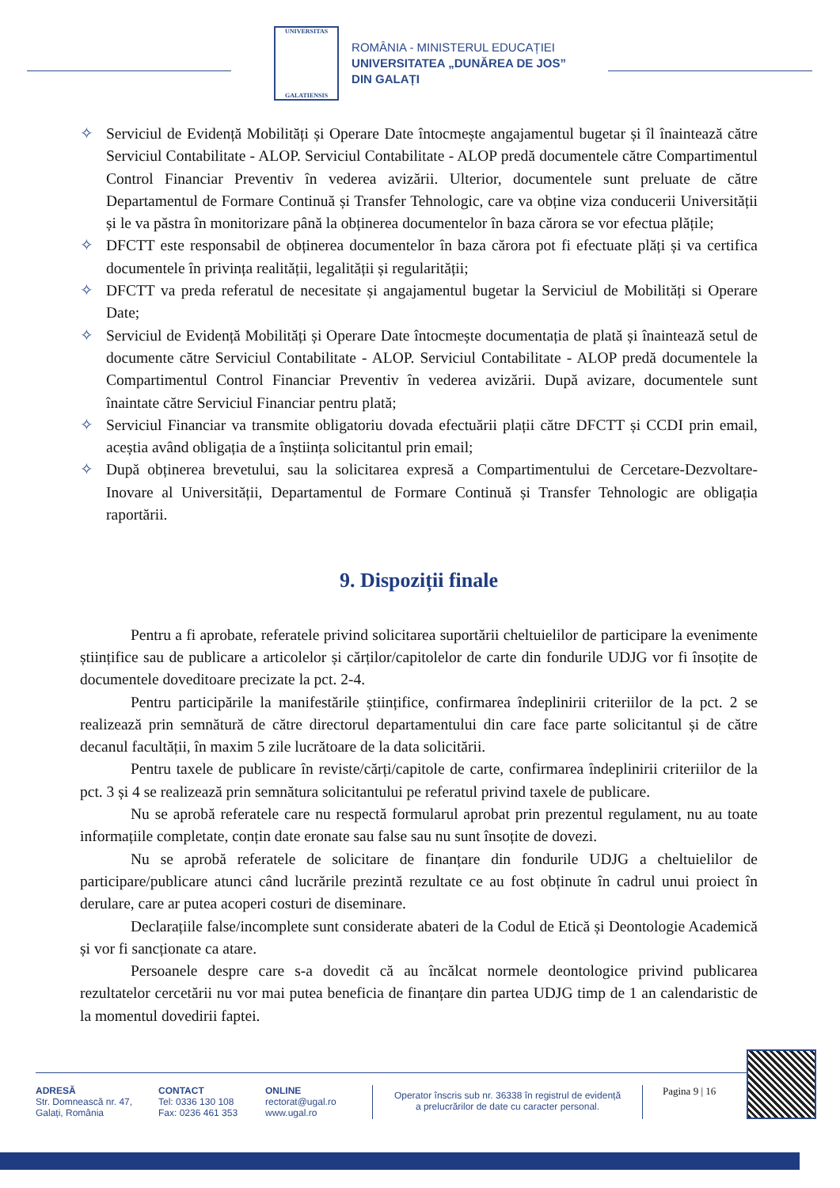UNIVERSITAS
GALATIENSIS
ROMÂNIA - MINISTERUL EDUCAȚIEI
UNIVERSITATEA „DUNĂREA DE JOS”
DIN GALAȚI
✧ Serviciul de Evidență Mobilități și Operare Date întocmește angajamentul bugetar și îl înaintează către Serviciul Contabilitate - ALOP. Serviciul Contabilitate - ALOP predă documentele către Compartimentul Control Financiar Preventiv în vederea avizării. Ulterior, documentele sunt preluate de către Departamentul de Formare Continuă și Transfer Tehnologic, care va obține viza conducerii Universității și le va păstra în monitorizare până la obținerea documentelor în baza cărora se vor efectua plățile;
✧ DFCTT este responsabil de obținerea documentelor în baza cărora pot fi efectuate plăți și va certifica documentele în privința realității, legalității și regularității;
✧ DFCTT va preda referatul de necesitate și angajamentul bugetar la Serviciul de Mobilități si Operare Date;
✧ Serviciul de Evidență Mobilități și Operare Date întocmește documentația de plată și înaintează setul de documente către Serviciul Contabilitate - ALOP. Serviciul Contabilitate - ALOP predă documentele la Compartimentul Control Financiar Preventiv în vederea avizării. După avizare, documentele sunt înaintate către Serviciul Financiar pentru plată;
✧ Serviciul Financiar va transmite obligatoriu dovada efectuării plații către DFCTT și CCDI prin email, aceștia având obligația de a înștiința solicitantul prin email;
✧ După obținerea brevetului, sau la solicitarea expresă a Compartimentului de Cercetare-Dezvoltare- Inovare al Universității, Departamentul de Formare Continuă și Transfer Tehnologic are obligația raportării.
9. Dispoziții finale
Pentru a fi aprobate, referatele privind solicitarea suportării cheltuielilor de participare la evenimente științifice sau de publicare a articolelor și cărților/capitolelor de carte din fondurile UDJG vor fi însoțite de documentele doveditoare precizate la pct. 2-4.
Pentru participările la manifestările științifice, confirmarea îndeplinirii criteriilor de la pct. 2 se realizează prin semnătură de către directorul departamentului din care face parte solicitantul și de către decanul facultății, în maxim 5 zile lucrătoare de la data solicitării.
Pentru taxele de publicare în reviste/cărți/capitole de carte, confirmarea îndeplinirii criteriilor de la pct. 3 și 4 se realizează prin semnătura solicitantului pe referatul privind taxele de publicare.
Nu se aprobă referatele care nu respectă formularul aprobat prin prezentul regulament, nu au toate informațiile completate, conțin date eronate sau false sau nu sunt însoțite de dovezi.
Nu se aprobă referatele de solicitare de finanțare din fondurile UDJG a cheltuielilor de participare/publicare atunci când lucrările prezintă rezultate ce au fost obținute în cadrul unui proiect în derulare, care ar putea acoperi costuri de diseminare.
Declarațiile false/incomplete sunt considerate abateri de la Codul de Etică și Deontologie Academică și vor fi sancționate ca atare.
Persoanele despre care s-a dovedit că au încălcat normele deontologice privind publicarea rezultatelor cercetării nu vor mai putea beneficia de finanțare din partea UDJG timp de 1 an calendaristic de la momentul dovedirii faptei.
ADRESĂ
Str. Domnească nr. 47,
Galați, România
CONTACT
Tel: 0336 130 108
Fax: 0236 461 353
ONLINE
rectorat@ugal.ro
www.ugal.ro
Operator înscris sub nr. 36338 în registrul de evidență
a prelucrărilor de date cu caracter personal.
Pagina 9 | 16